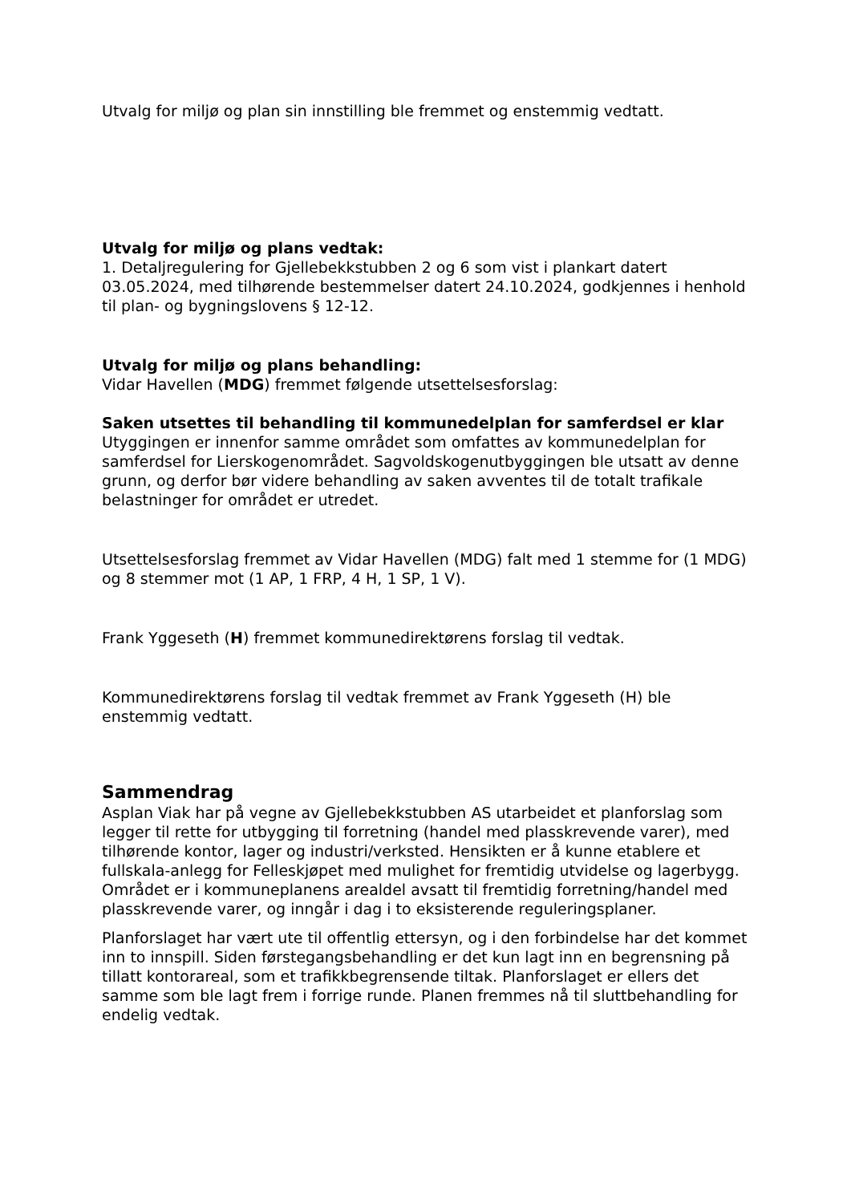Utvalg for miljø og plan sin innstilling ble fremmet og enstemmig vedtatt.
Utvalg for miljø og plans vedtak:
1. Detaljregulering for Gjellebekkstubben 2 og 6 som vist i plankart datert 03.05.2024, med tilhørende bestemmelser datert 24.10.2024, godkjennes i henhold til plan- og bygningslovens § 12-12.
Utvalg for miljø og plans behandling:
Vidar Havellen (MDG) fremmet følgende utsettelsesforslag:
Saken utsettes til behandling til kommunedelplan for samferdsel er klar
Utyggingen er innenfor samme området som omfattes av kommunedelplan for samferdsel for Lierskogenområdet. Sagvoldskogenutbyggingen ble utsatt av denne grunn, og derfor bør videre behandling av saken avventes til de totalt trafikale belastninger for området er utredet.
Utsettelsesforslag fremmet av Vidar Havellen (MDG) falt med 1 stemme for (1 MDG) og 8 stemmer mot (1 AP, 1 FRP, 4 H, 1 SP, 1 V).
Frank Yggeseth (H) fremmet kommunedirektørens forslag til vedtak.
Kommunedirektørens forslag til vedtak fremmet av Frank Yggeseth (H) ble enstemmig vedtatt.
Sammendrag
Asplan Viak har på vegne av Gjellebekkstubben AS utarbeidet et planforslag som legger til rette for utbygging til forretning (handel med plasskrevende varer), med tilhørende kontor, lager og industri/verksted. Hensikten er å kunne etablere et fullskala-anlegg for Felleskjøpet med mulighet for fremtidig utvidelse og lagerbygg. Området er i kommuneplanens arealdel avsatt til fremtidig forretning/handel med plasskrevende varer, og inngår i dag i to eksisterende reguleringsplaner.
Planforslaget har vært ute til offentlig ettersyn, og i den forbindelse har det kommet inn to innspill. Siden førstegangsbehandling er det kun lagt inn en begrensning på tillatt kontorareal, som et trafikkbegrensende tiltak. Planforslaget er ellers det samme som ble lagt frem i forrige runde. Planen fremmes nå til sluttbehandling for endelig vedtak.